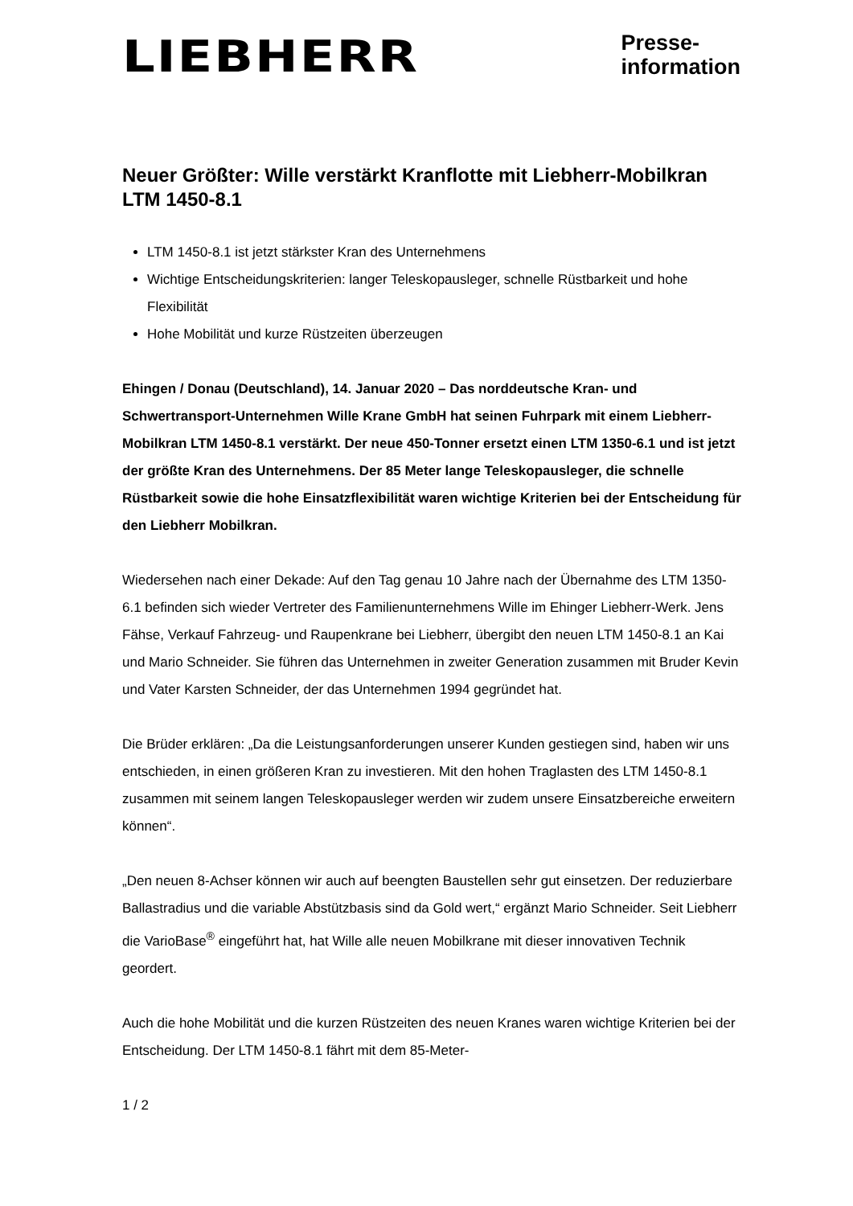LIEBHERR
Presse-
information
Neuer Größter: Wille verstärkt Kranflotte mit Liebherr-Mobilkran LTM 1450-8.1
LTM 1450-8.1 ist jetzt stärkster Kran des Unternehmens
Wichtige Entscheidungskriterien: langer Teleskopausleger, schnelle Rüstbarkeit und hohe Flexibilität
Hohe Mobilität und kurze Rüstzeiten überzeugen
Ehingen / Donau (Deutschland), 14. Januar 2020 – Das norddeutsche Kran- und Schwertransport-Unternehmen Wille Krane GmbH hat seinen Fuhrpark mit einem Liebherr-Mobilkran LTM 1450-8.1 verstärkt. Der neue 450-Tonner ersetzt einen LTM 1350-6.1 und ist jetzt der größte Kran des Unternehmens. Der 85 Meter lange Teleskopausleger, die schnelle Rüstbarkeit sowie die hohe Einsatzflexibilität waren wichtige Kriterien bei der Entscheidung für den Liebherr Mobilkran.
Wiedersehen nach einer Dekade: Auf den Tag genau 10 Jahre nach der Übernahme des LTM 1350-6.1 befinden sich wieder Vertreter des Familienunternehmens Wille im Ehinger Liebherr-Werk. Jens Fähse, Verkauf Fahrzeug- und Raupenkrane bei Liebherr, übergibt den neuen LTM 1450-8.1 an Kai und Mario Schneider. Sie führen das Unternehmen in zweiter Generation zusammen mit Bruder Kevin und Vater Karsten Schneider, der das Unternehmen 1994 gegründet hat.
Die Brüder erklären: „Da die Leistungsanforderungen unserer Kunden gestiegen sind, haben wir uns entschieden, in einen größeren Kran zu investieren. Mit den hohen Traglasten des LTM 1450-8.1 zusammen mit seinem langen Teleskopausleger werden wir zudem unsere Einsatzbereiche erweitern können“.
„Den neuen 8-Achser können wir auch auf beengten Baustellen sehr gut einsetzen. Der reduzierbare Ballastradius und die variable Abstützbasis sind da Gold wert,“ ergänzt Mario Schneider. Seit Liebherr die VarioBase<sup>®</sup> eingeführt hat, hat Wille alle neuen Mobilkrane mit dieser innovativen Technik geordert.
Auch die hohe Mobilität und die kurzen Rüstzeiten des neuen Kranes waren wichtige Kriterien bei der Entscheidung. Der LTM 1450-8.1 fährt mit dem 85-Meter-
1 / 2